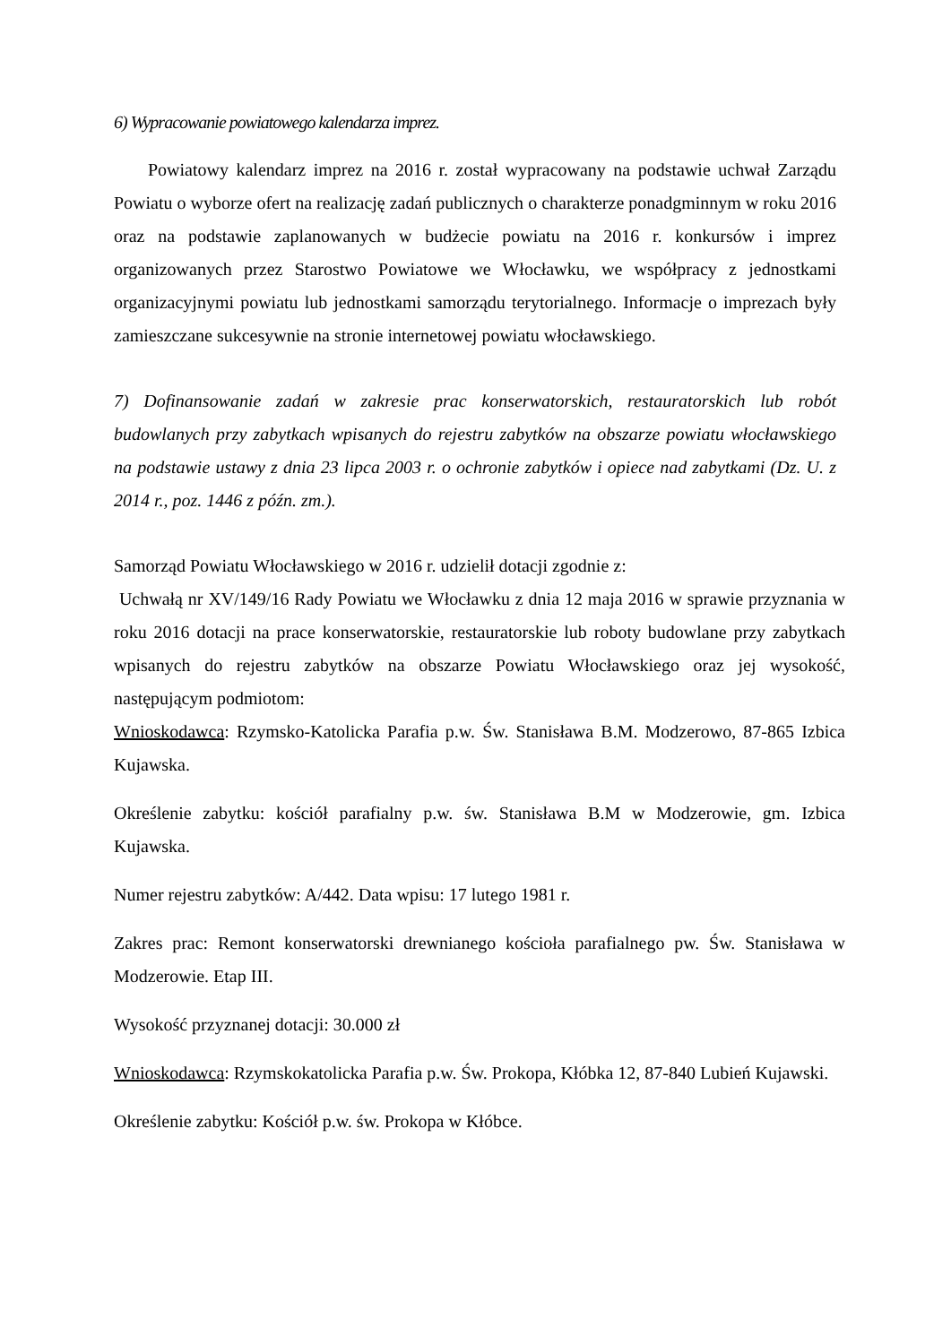6) Wypracowanie powiatowego kalendarza imprez.
Powiatowy kalendarz imprez na 2016 r. został wypracowany na podstawie uchwał Zarządu Powiatu o wyborze ofert na realizację zadań publicznych o charakterze ponadgminnym w roku 2016 oraz na podstawie zaplanowanych w budżecie powiatu na 2016 r. konkursów i imprez organizowanych przez Starostwo Powiatowe we Włocławku, we współpracy z jednostkami organizacyjnymi powiatu lub jednostkami samorządu terytorialnego. Informacje o imprezach były zamieszczane sukcesywnie na stronie internetowej powiatu włocławskiego.
7) Dofinansowanie zadań w zakresie prac konserwatorskich, restauratorskich lub robót budowlanych przy zabytkach wpisanych do rejestru zabytków na obszarze powiatu włocławskiego na podstawie ustawy z dnia 23 lipca 2003 r. o ochronie zabytków i opiece nad zabytkami (Dz. U. z 2014 r., poz. 1446 z późn. zm.).
Samorząd Powiatu Włocławskiego w 2016 r. udzielił dotacji zgodnie z:
Uchwałą nr XV/149/16 Rady Powiatu we Włocławku z dnia 12 maja 2016 w sprawie przyznania w roku 2016 dotacji na prace konserwatorskie, restauratorskie lub roboty budowlane przy zabytkach wpisanych do rejestru zabytków na obszarze Powiatu Włocławskiego oraz jej wysokość, następującym podmiotom:
Wnioskodawca: Rzymsko-Katolicka Parafia p.w. Św. Stanisława B.M. Modzerowo, 87-865 Izbica Kujawska.
Określenie zabytku: kościół parafialny p.w. św. Stanisława B.M w Modzerowie, gm. Izbica Kujawska.
Numer rejestru zabytków: A/442. Data wpisu: 17 lutego 1981 r.
Zakres prac: Remont konserwatorski drewnianego kościoła parafialnego pw. Św. Stanisława w Modzerowie. Etap III.
Wysokość przyznanej dotacji: 30.000 zł
Wnioskodawca: Rzymskokatolicka Parafia p.w. Św. Prokopa, Kłóbka 12, 87-840 Lubień Kujawski.
Określenie zabytku: Kościół p.w. św. Prokopa w Kłóbce.